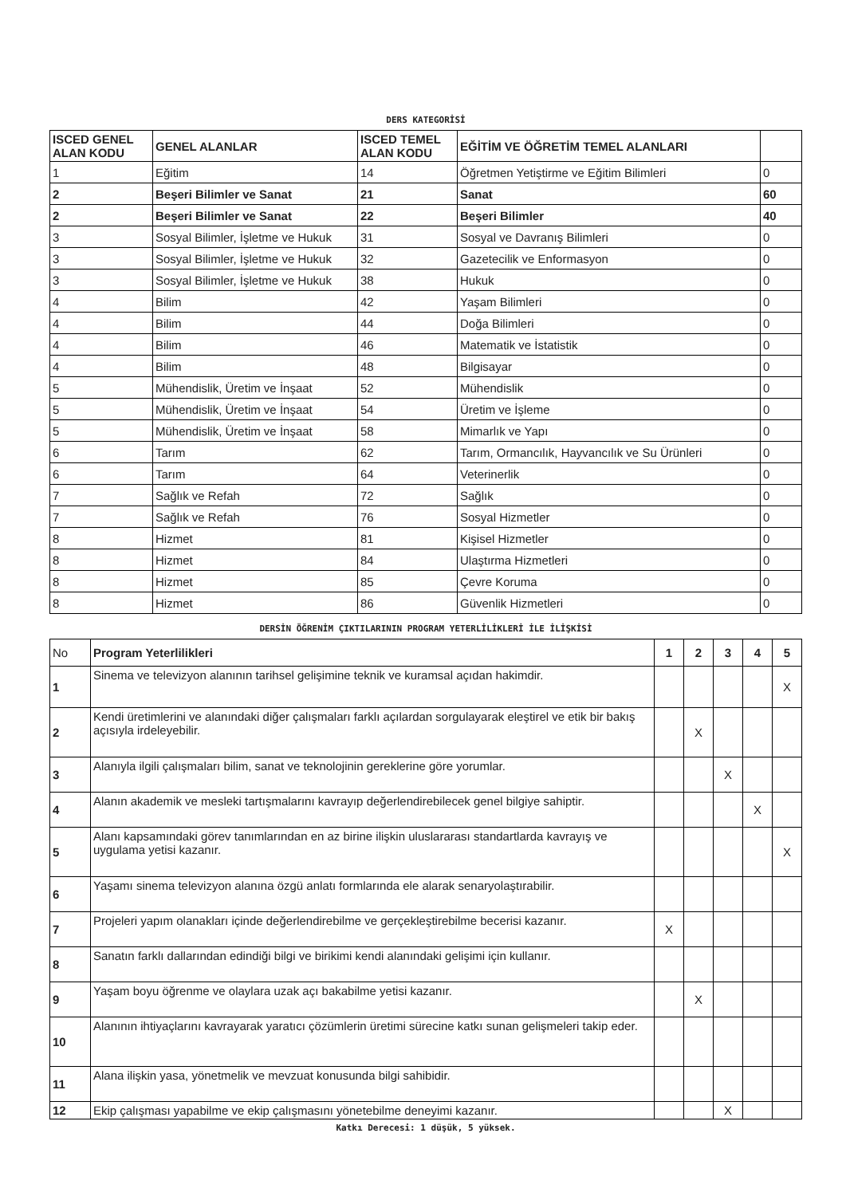DERS KATEGORİSİ
| ISCED GENEL ALAN KODU | GENEL ALANLAR | ISCED TEMEL ALAN KODU | EĞİTİM VE ÖĞRETİM TEMEL ALANLARI | |
| --- | --- | --- | --- | --- |
| 1 | Eğitim | 14 | Öğretmen Yetiştirme ve Eğitim Bilimleri | 0 |
| 2 | Beşeri Bilimler ve Sanat | 21 | Sanat | 60 |
| 2 | Beşeri Bilimler ve Sanat | 22 | Beşeri Bilimler | 40 |
| 3 | Sosyal Bilimler, İşletme ve Hukuk | 31 | Sosyal ve Davranış Bilimleri | 0 |
| 3 | Sosyal Bilimler, İşletme ve Hukuk | 32 | Gazetecilik ve Enformasyon | 0 |
| 3 | Sosyal Bilimler, İşletme ve Hukuk | 38 | Hukuk | 0 |
| 4 | Bilim | 42 | Yaşam Bilimleri | 0 |
| 4 | Bilim | 44 | Doğa Bilimleri | 0 |
| 4 | Bilim | 46 | Matematik ve İstatistik | 0 |
| 4 | Bilim | 48 | Bilgisayar | 0 |
| 5 | Mühendislik, Üretim ve İnşaat | 52 | Mühendislik | 0 |
| 5 | Mühendislik, Üretim ve İnşaat | 54 | Üretim ve İşleme | 0 |
| 5 | Mühendislik, Üretim ve İnşaat | 58 | Mimarlık ve Yapı | 0 |
| 6 | Tarım | 62 | Tarım, Ormancılık, Hayvancılık ve Su Ürünleri | 0 |
| 6 | Tarım | 64 | Veterinerlik | 0 |
| 7 | Sağlık ve Refah | 72 | Sağlık | 0 |
| 7 | Sağlık ve Refah | 76 | Sosyal Hizmetler | 0 |
| 8 | Hizmet | 81 | Kişisel Hizmetler | 0 |
| 8 | Hizmet | 84 | Ulaştırma Hizmetleri | 0 |
| 8 | Hizmet | 85 | Çevre Koruma | 0 |
| 8 | Hizmet | 86 | Güvenlik Hizmetleri | 0 |
DERSİN ÖĞRENİM ÇIKTILARININ PROGRAM YETERLİLİKLERİ İLE İLİŞKİSİ
| No | Program Yeterlilikleri | 1 | 2 | 3 | 4 | 5 |
| 1 | Sinema ve televizyon alanının tarihsel gelişimine teknik ve kuramsal açıdan hakimdir. | | | | | X |
| 2 | Kendi üretimlerini ve alanındaki diğer çalışmaları farklı açılardan sorgulayarak eleştirel ve etik bir bakış açısıyla irdeleyebilir. | | X | | | |
| 3 | Alanıyla ilgili çalışmaları bilim, sanat ve teknolojinin gereklerine göre yorumlar. | | | X | | |
| 4 | Alanın akademik ve mesleki tartışmalarını kavrayıp değerlendirebilecek genel bilgiye sahiptir. | | | | X | |
| 5 | Alanı kapsamındaki görev tanımlarından en az birine ilişkin uluslararası standartlarda kavrayış ve uygulama yetisi kazanır. | | | | | X |
| 6 | Yaşamı sinema televizyon alanına özgü anlatı formlarında ele alarak senaryolaştırabilir. | | | | | |
| 7 | Projeleri yapım olanakları içinde değerlendirebilme ve gerçekleştirebilme becerisi kazanır. | X | | | | |
| 8 | Sanatın farklı dallarından edindiği bilgi ve birikimi kendi alanındaki gelişimi için kullanır. | | | | | |
| 9 | Yaşam boyu öğrenme ve olaylara uzak açı bakabilme yetisi kazanır. | | X | | | |
| 10 | Alanının ihtiyaçlarını kavrayarak yaratıcı çözümlerin üretimi sürecine katkı sunan gelişmeleri takip eder. | | | | | |
| 11 | Alana ilişkin yasa, yönetmelik ve mevzuat konusunda bilgi sahibidir. | | | | | |
| 12 | Ekip çalışması yapabilme ve ekip çalışmasını yönetebilme deneyimi kazanır. | | | X | | |
Katkı Derecesi: 1 düşük, 5 yüksek.